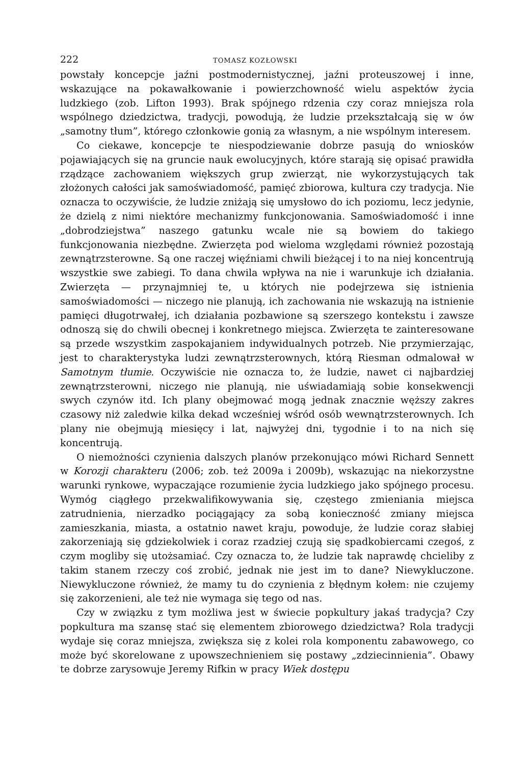222 TOMASZ KOZŁOWSKI
powstały koncepcje jaźni postmodernistycznej, jaźni proteuszowej i inne, wskazujące na pokawałkowanie i powierzchowność wielu aspektów życia ludzkiego (zob. Lifton 1993). Brak spójnego rdzenia czy coraz mniejsza rola wspólnego dziedzictwa, tradycji, powodują, że ludzie przekształcają się w ów „samotny tłum”, którego członkowie gonią za własnym, a nie wspólnym interesem.
Co ciekawe, koncepcje te niespodziewanie dobrze pasują do wniosków pojawiających się na gruncie nauk ewolucyjnych, które starają się opisać prawidła rządzące zachowaniem większych grup zwierząt, nie wykorzystujących tak złożonych całości jak samoświadomość, pamięć zbiorowa, kultura czy tradycja. Nie oznacza to oczywiście, że ludzie zniżają się umysłowo do ich poziomu, lecz jedynie, że dzielą z nimi niektóre mechanizmy funkcjonowania. Samoświadomość i inne „dobrodziejstwa” naszego gatunku wcale nie są bowiem do takiego funkcjonowania niezbędne. Zwierzęta pod wieloma względami również pozostają zewnątrzsterowne. Są one raczej więźniami chwili bieżącej i to na niej koncentrują wszystkie swe zabiegi. To dana chwila wpływa na nie i warunkuje ich działania. Zwierzęta — przynajmniej te, u których nie podejrzewa się istnienia samoświadomości — niczego nie planują, ich zachowania nie wskazują na istnienie pamięci długotrwałej, ich działania pozbawione są szerszego kontekstu i zawsze odnoszą się do chwili obecnej i konkretnego miejsca. Zwierzęta te zainteresowane są przede wszystkim zaspokajaniem indywidualnych potrzeb. Nie przymierzając, jest to charakterystyka ludzi zewnątrzsterownych, którą Riesman odmalował w Samotnym tłumie. Oczywiście nie oznacza to, że ludzie, nawet ci najbardziej zewnątrzsterowni, niczego nie planują, nie uświadamiają sobie konsekwencji swych czynów itd. Ich plany obejmować mogą jednak znacznie węższy zakres czasowy niż zaledwie kilka dekad wcześniej wśród osób wewnątrzsterownych. Ich plany nie obejmują miesięcy i lat, najwyżej dni, tygodnie i to na nich się koncentrują.
O niemożności czynienia dalszych planów przekonująco mówi Richard Sennett w Korozji charakteru (2006; zob. też 2009a i 2009b), wskazując na niekorzystne warunki rynkowe, wypaczające rozumienie życia ludzkiego jako spójnego procesu. Wymóg ciągłego przekwalifikowywania się, częstego zmieniania miejsca zatrudnienia, nierzadko pociągający za sobą konieczność zmiany miejsca zamieszkania, miasta, a ostatnio nawet kraju, powoduje, że ludzie coraz słabiej zakorzeniają się gdziekolwiek i coraz rzadziej czują się spadkobiercami czegoś, z czym mogliby się utożsamiać. Czy oznacza to, że ludzie tak naprawdę chcieliby z takim stanem rzeczy coś zrobić, jednak nie jest im to dane? Niewykluczone. Niewykluczone również, że mamy tu do czynienia z błędnym kołem: nie czujemy się zakorzenieni, ale też nie wymaga się tego od nas.
Czy w związku z tym możliwa jest w świecie popkultury jakaś tradycja? Czy popkultura ma szansę stać się elementem zbiorowego dziedzictwa? Rola tradycji wydaje się coraz mniejsza, zwiększa się z kolei rola komponentu zabawowego, co może być skorelowane z upowszechnieniem się postawy „zdziecinnienia”. Obawy te dobrze zarysowuje Jeremy Rifkin w pracy Wiek dostępu